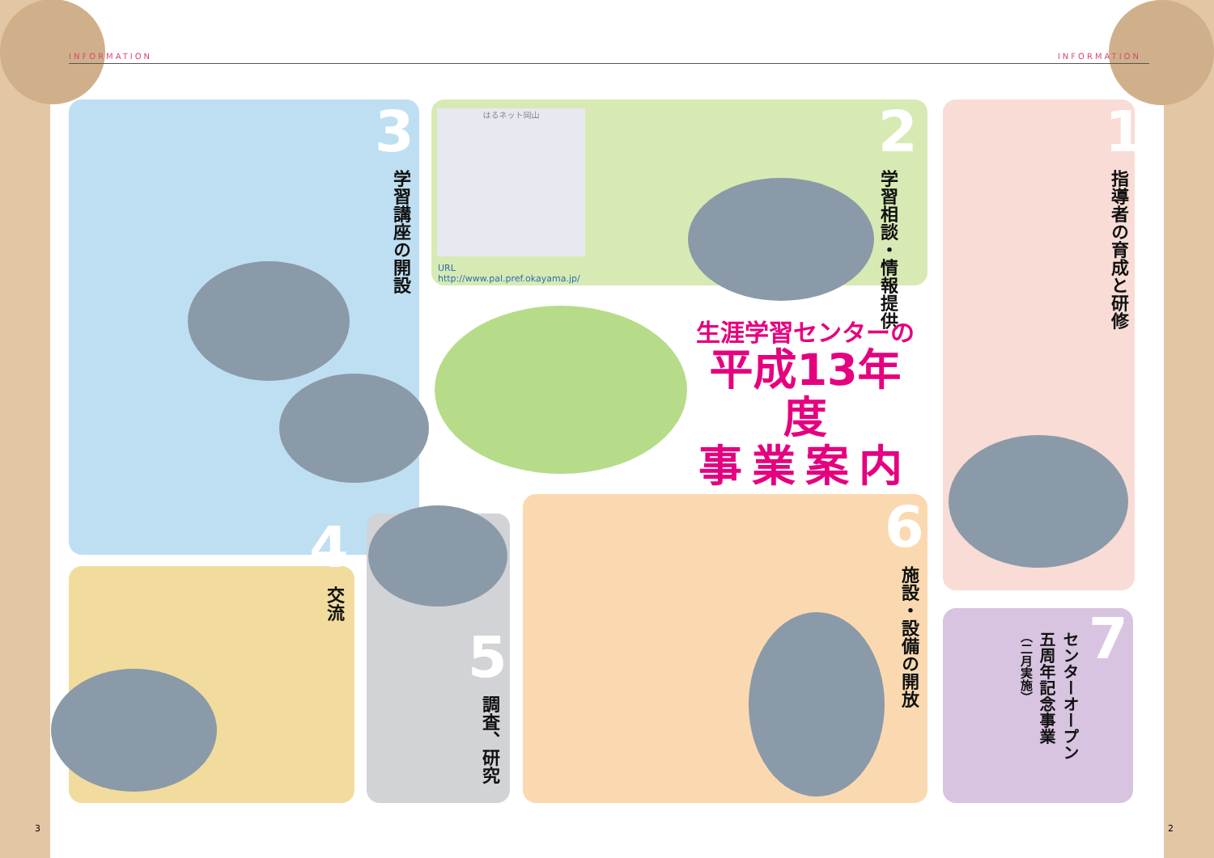INFORMATION INFORMATION
3
学習講座の開設
はるネット岡山
URL
http://www.pal.pref.okayama.jp/
2
学習相談・情報提供
1
指導者の育成と研修
生涯学習センターの
平成13年度
事業案内
4
交流
5
調査、研究
6
施設・設備の開放
7
センターオープン
五周年記念事業
（二月実施）
3 2